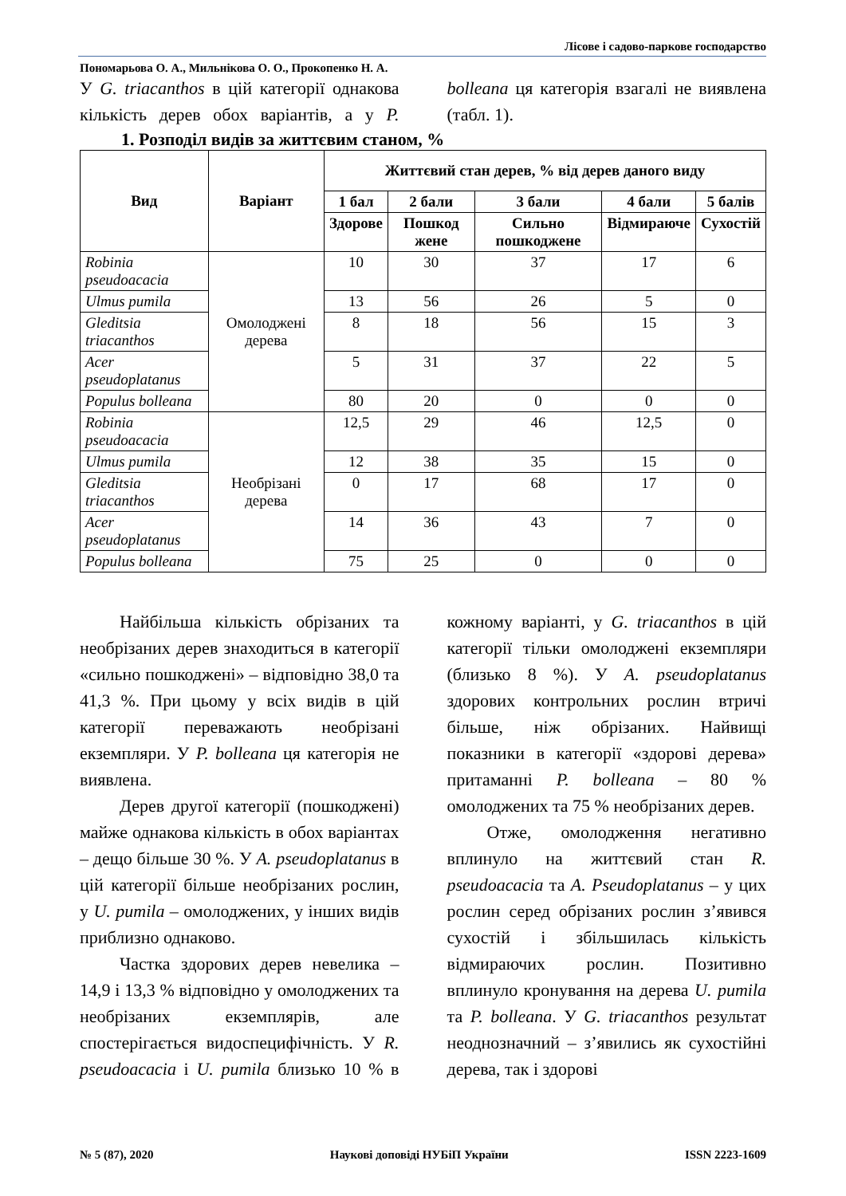Лісове і садово-паркове господарство
Пономарьова О. А., Мильнікова О. О., Прокопенко Н. А.
У G. triacanthos в цій категорії однакова кількість дерев обох варіантів, а у P. bolleana ця категорія взагалі не виявлена (табл. 1).
1. Розподіл видів за життєвим станом, %
| Вид | Варіант | Життєвий стан дерев, % від дерев даного виду | | | | |
| --- | --- | --- | --- | --- | --- | --- |
| | | 1 бал | 2 бали | 3 бали | 4 бали | 5 балів |
| | | Здорове | Пошкод жене | Сильно пошкоджене | Відмираюче | Сухостій |
| Robinia pseudoacacia | Омолоджені дерева | 10 | 30 | 37 | 17 | 6 |
| Ulmus pumila | | 13 | 56 | 26 | 5 | 0 |
| Gleditsia triacanthos | | 8 | 18 | 56 | 15 | 3 |
| Acer pseudoplatanus | | 5 | 31 | 37 | 22 | 5 |
| Populus bolleana | | 80 | 20 | 0 | 0 | 0 |
| Robinia pseudoacacia | Необрізані дерева | 12,5 | 29 | 46 | 12,5 | 0 |
| Ulmus pumila | | 12 | 38 | 35 | 15 | 0 |
| Gleditsia triacanthos | | 0 | 17 | 68 | 17 | 0 |
| Acer pseudoplatanus | | 14 | 36 | 43 | 7 | 0 |
| Populus bolleana | | 75 | 25 | 0 | 0 | 0 |
Найбільша кількість обрізаних та необрізаних дерев знаходиться в категорії «сильно пошкоджені» – відповідно 38,0 та 41,3 %. При цьому у всіх видів в цій категорії переважають необрізані екземпляри. У P. bolleana ця категорія не виявлена.
Дерев другої категорії (пошкоджені) майже однакова кількість в обох варіантах – дещо більше 30 %. У A. pseudoplatanus в цій категорії більше необрізаних рослин, у U. pumila – омолоджених, у інших видів приблизно однаково.
Частка здорових дерев невелика – 14,9 і 13,3 % відповідно у омолоджених та необрізаних екземплярів, але спостерігається видоспецифічність. У R. pseudoacacia і U. pumila близько 10 % в кожному варіанті, у G. triacanthos в цій категорії тільки омолоджені екземпляри (близько 8 %). У A. pseudoplatanus здорових контрольних рослин втричі більше, ніж обрізаних. Найвищі показники в категорії «здорові дерева» притаманні P. bolleana – 80 % омолоджених та 75 % необрізаних дерев.
Отже, омолодження негативно вплинуло на життєвий стан R. pseudoacacia та A. Pseudoplatanus – у цих рослин серед обрізаних рослин з’явився сухостій і збільшилась кількість відмираючих рослин. Позитивно вплинуло кронування на дерева U. pumila та P. bolleana. У G. triacanthos результат неоднозначний – з’явились як сухостійні дерева, так і здорові
№ 5 (87), 2020 Наукові доповіді НУБіП України ISSN 2223-1609